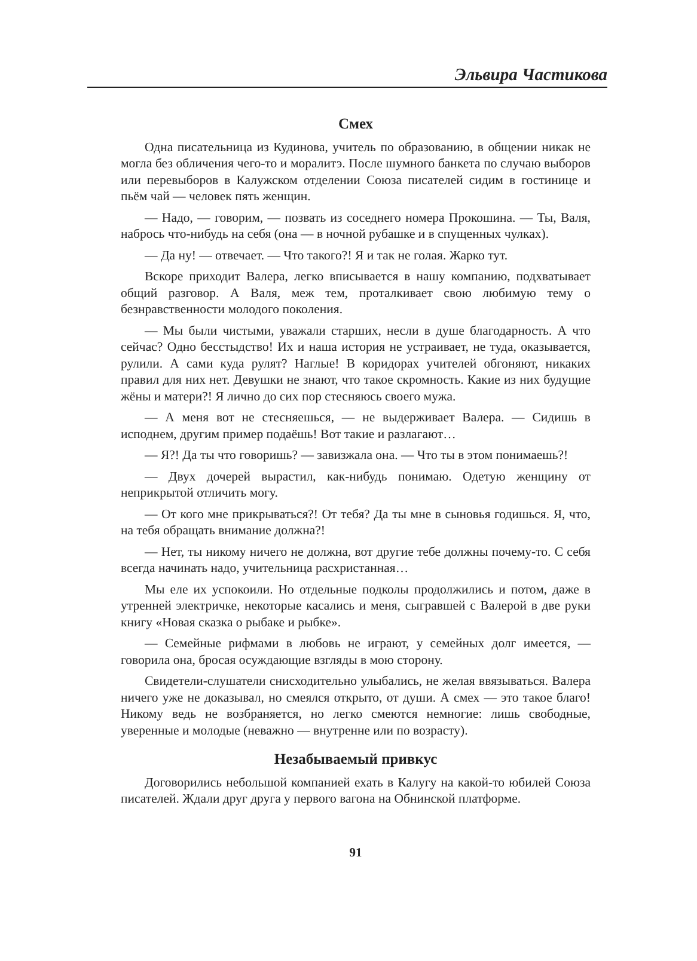Эльвира Частикова
Смех
Одна писательница из Кудинова, учитель по образованию, в общении никак не могла без обличения чего-то и моралитэ. После шумного банкета по случаю выборов или перевыборов в Калужском отделении Союза писателей сидим в гостинице и пьём чай — человек пять женщин.
— Надо, — говорим, — позвать из соседнего номера Прокошина. — Ты, Валя, набрось что-нибудь на себя (она — в ночной рубашке и в спущенных чулках).
— Да ну! — отвечает. — Что такого?! Я и так не голая. Жарко тут.
Вскоре приходит Валера, легко вписывается в нашу компанию, подхватывает общий разговор. А Валя, меж тем, проталкивает свою любимую тему о безнравственности молодого поколения.
— Мы были чистыми, уважали старших, несли в душе благодарность. А что сейчас? Одно бесстыдство! Их и наша история не устраивает, не туда, оказывается, рулили. А сами куда рулят? Наглые! В коридорах учителей обгоняют, никаких правил для них нет. Девушки не знают, что такое скромность. Какие из них будущие жёны и матери?! Я лично до сих пор стесняюсь своего мужа.
— А меня вот не стесняешься, — не выдерживает Валера. — Сидишь в исподнем, другим пример подаёшь! Вот такие и разлагают…
— Я?! Да ты что говоришь? — завизжала она. — Что ты в этом понимаешь?!
— Двух дочерей вырастил, как-нибудь понимаю. Одетую женщину от неприкрытой отличить могу.
— От кого мне прикрываться?! От тебя? Да ты мне в сыновья годишься. Я, что, на тебя обращать внимание должна?!
— Нет, ты никому ничего не должна, вот другие тебе должны почему-то. С себя всегда начинать надо, учительница расхристанная…
Мы еле их успокоили. Но отдельные подколы продолжились и потом, даже в утренней электричке, некоторые касались и меня, сыгравшей с Валерой в две руки книгу «Новая сказка о рыбаке и рыбке».
— Семейные рифмами в любовь не играют, у семейных долг имеется, — говорила она, бросая осуждающие взгляды в мою сторону.
Свидетели-слушатели снисходительно улыбались, не желая ввязываться. Валера ничего уже не доказывал, но смеялся открыто, от души. А смех — это такое благо! Никому ведь не возбраняется, но легко смеются немногие: лишь свободные, уверенные и молодые (неважно — внутренне или по возрасту).
Незабываемый привкус
Договорились небольшой компанией ехать в Калугу на какой-то юбилей Союза писателей. Ждали друг друга у первого вагона на Обнинской платформе.
91